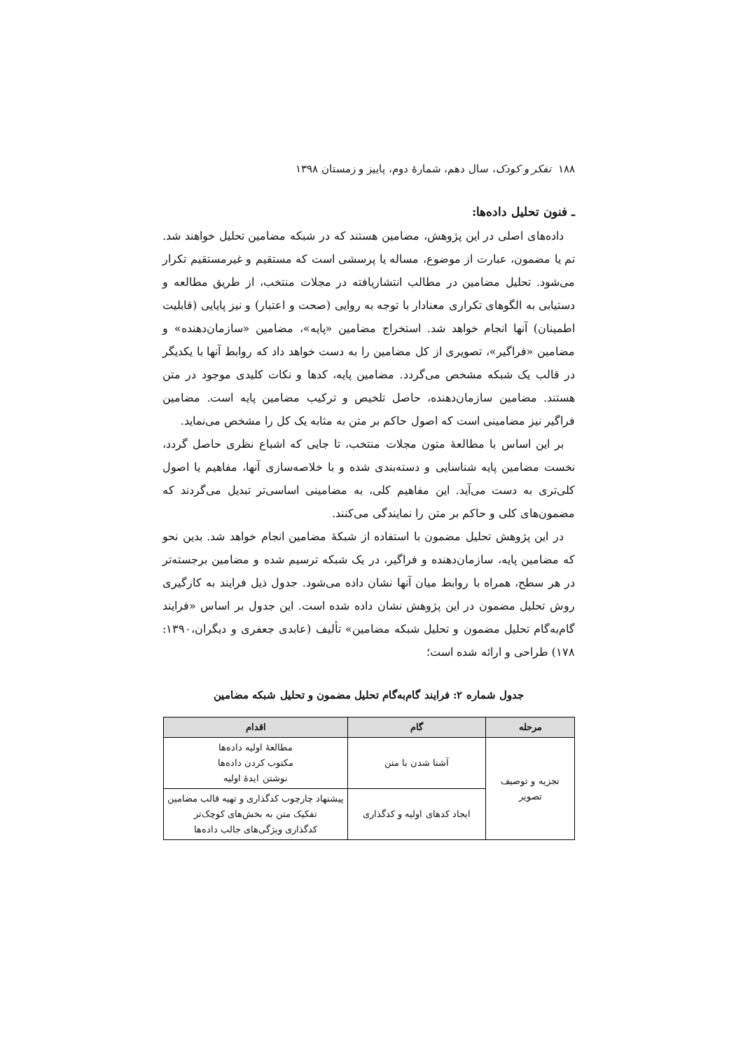۱۸۸ تفکر و کودک، سال دهم، شمارهٔ دوم، پاییز و زمستان ۱۳۹۸
ـ فنون تحلیل داده‌ها:
داده‌های اصلی در این پژوهش، مضامین هستند که در شبکه مضامین تحلیل خواهند شد. تم یا مضمون، عبارت از موضوع، مساله یا پرسشی است که مستقیم و غیرمستقیم تکرار می‌شود. تحلیل مضامین در مطالب انتشاریافته در مجلات منتخب، از طریق مطالعه و دستیابی به الگوهای تکراری معنادار با توجه به روایی (صحت و اعتبار) و نیز پایایی (قابلیت اطمینان) آنها انجام خواهد شد. استخراج مضامین «پایه»، مضامین «سازمان‌دهنده» و مضامین «فراگیر»، تصویری از کل مضامین را به دست خواهد داد که روابط آنها با یکدیگر در قالب یک شبکه مشخص می‌گردد. مضامین پایه، کدها و نکات کلیدی موجود در متن هستند. مضامین سازمان‌دهنده، حاصل تلخیص و ترکیب مضامین پایه است. مضامین فراگیر نیز مضامینی است که اصول حاکم بر متن به مثابه یک کل را مشخص می‌نماید.
بر این اساس با مطالعهٔ متون مجلات منتخب، تا جایی که اشباع نظری حاصل گردد، نخست مضامین پایه شناسایی و دسته‌بندی شده و با خلاصه‌سازی آنها، مفاهیم یا اصول کلی‌تری به دست می‌آید. این مفاهیم کلی، به مضامینی اساسی‌تر تبدیل می‌گردند که مضمون‌های کلی و حاکم بر متن را نمایندگی می‌کنند.
در این پژوهش تحلیل مضمون با استفاده از شبکهٔ مضامین انجام خواهد شد. بدین نحو که مضامین پایه، سازمان‌دهنده و فراگیر، در یک شبکه ترسیم شده و مضامین برجسته‌تر در هر سطح، همراه با روابط میان آنها نشان داده می‌شود. جدول ذیل فرایند به کارگیری روش تحلیل مضمون در این پژوهش نشان داده شده است. این جدول بر اساس «فرایند گام‌به‌گام تحلیل مضمون و تحلیل شبکه مضامین» تألیف (عابدی جعفری و دیگران،۱۳۹۰: ۱۷۸) طراحی و ارائه شده است؛
جدول شماره ۲: فرایند گام‌به‌گام تحلیل مضمون و تحلیل شبکه مضامین
| مرحله | گام | اقدام |
| --- | --- | --- |
| تجزیه و توصیف تصویر | آشنا شدن با متن | مطالعهٔ اولیه داده‌ها مکتوب کردن داده‌ها نوشتن ایدهٔ اولیه |
| | ایجاد کدهای اولیه و کدگذاری | پیشنهاد چارچوب کدگذاری و تهیه قالب مضامین تفکیک متن به بخش‌های کوچک‌تر کدگذاری ویژگی‌های جالب داده‌ها |